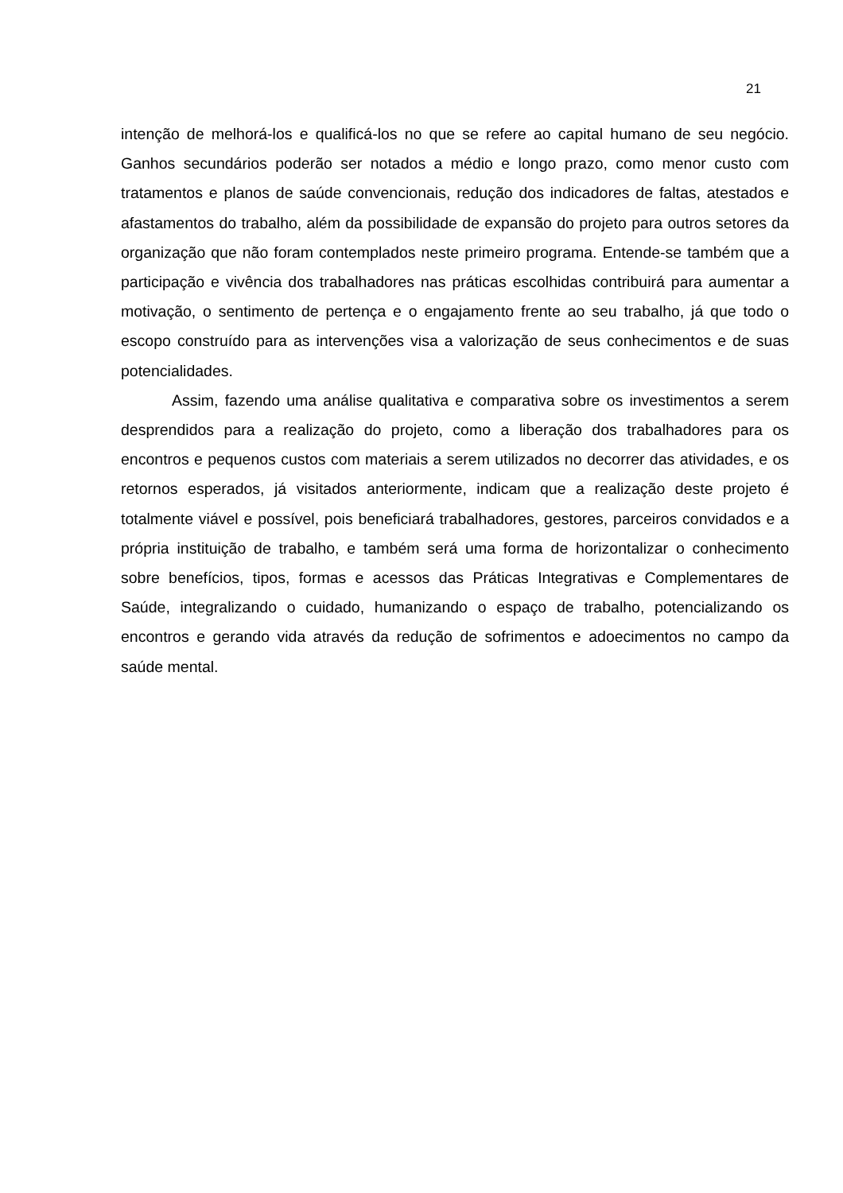21
intenção de melhorá-los e qualificá-los no que se refere ao capital humano de seu negócio. Ganhos secundários poderão ser notados a médio e longo prazo, como menor custo com tratamentos e planos de saúde convencionais, redução dos indicadores de faltas, atestados e afastamentos do trabalho, além da possibilidade de expansão do projeto para outros setores da organização que não foram contemplados neste primeiro programa. Entende-se também que a participação e vivência dos trabalhadores nas práticas escolhidas contribuirá para aumentar a motivação, o sentimento de pertença e o engajamento frente ao seu trabalho, já que todo o escopo construído para as intervenções visa a valorização de seus conhecimentos e de suas potencialidades.
Assim, fazendo uma análise qualitativa e comparativa sobre os investimentos a serem desprendidos para a realização do projeto, como a liberação dos trabalhadores para os encontros e pequenos custos com materiais a serem utilizados no decorrer das atividades, e os retornos esperados, já visitados anteriormente, indicam que a realização deste projeto é totalmente viável e possível, pois beneficiará trabalhadores, gestores, parceiros convidados e a própria instituição de trabalho, e também será uma forma de horizontalizar o conhecimento sobre benefícios, tipos, formas e acessos das Práticas Integrativas e Complementares de Saúde, integralizando o cuidado, humanizando o espaço de trabalho, potencializando os encontros e gerando vida através da redução de sofrimentos e adoecimentos no campo da saúde mental.